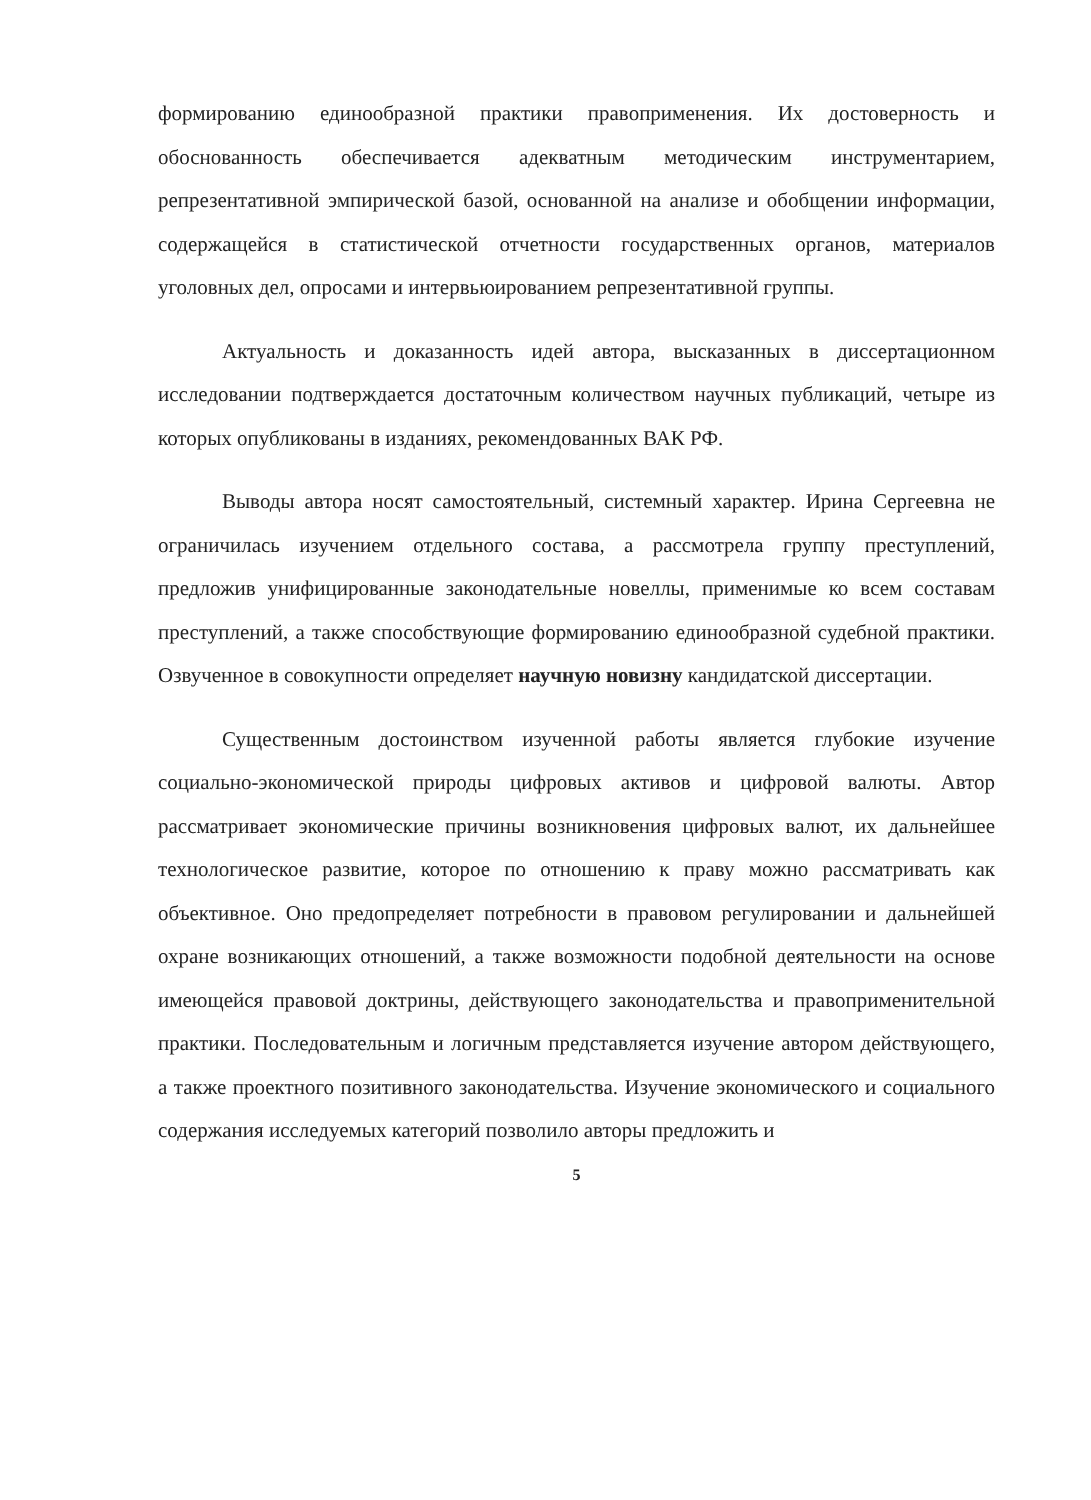формированию единообразной практики правоприменения. Их достоверность и обоснованность обеспечивается адекватным методическим инструментарием, репрезентативной эмпирической базой, основанной на анализе и обобщении информации, содержащейся в статистической отчетности государственных органов, материалов уголовных дел, опросами и интервьюированием репрезентативной группы.
Актуальность и доказанность идей автора, высказанных в диссертационном исследовании подтверждается достаточным количеством научных публикаций, четыре из которых опубликованы в изданиях, рекомендованных ВАК РФ.
Выводы автора носят самостоятельный, системный характер. Ирина Сергеевна не ограничилась изучением отдельного состава, а рассмотрела группу преступлений, предложив унифицированные законодательные новеллы, применимые ко всем составам преступлений, а также способствующие формированию единообразной судебной практики. Озвученное в совокупности определяет научную новизну кандидатской диссертации.
Существенным достоинством изученной работы является глубокие изучение социально-экономической природы цифровых активов и цифровой валюты. Автор рассматривает экономические причины возникновения цифровых валют, их дальнейшее технологическое развитие, которое по отношению к праву можно рассматривать как объективное. Оно предопределяет потребности в правовом регулировании и дальнейшей охране возникающих отношений, а также возможности подобной деятельности на основе имеющейся правовой доктрины, действующего законодательства и правоприменительной практики. Последовательным и логичным представляется изучение автором действующего, а также проектного позитивного законодательства. Изучение экономического и социального содержания исследуемых категорий позволило авторы предложить и
5